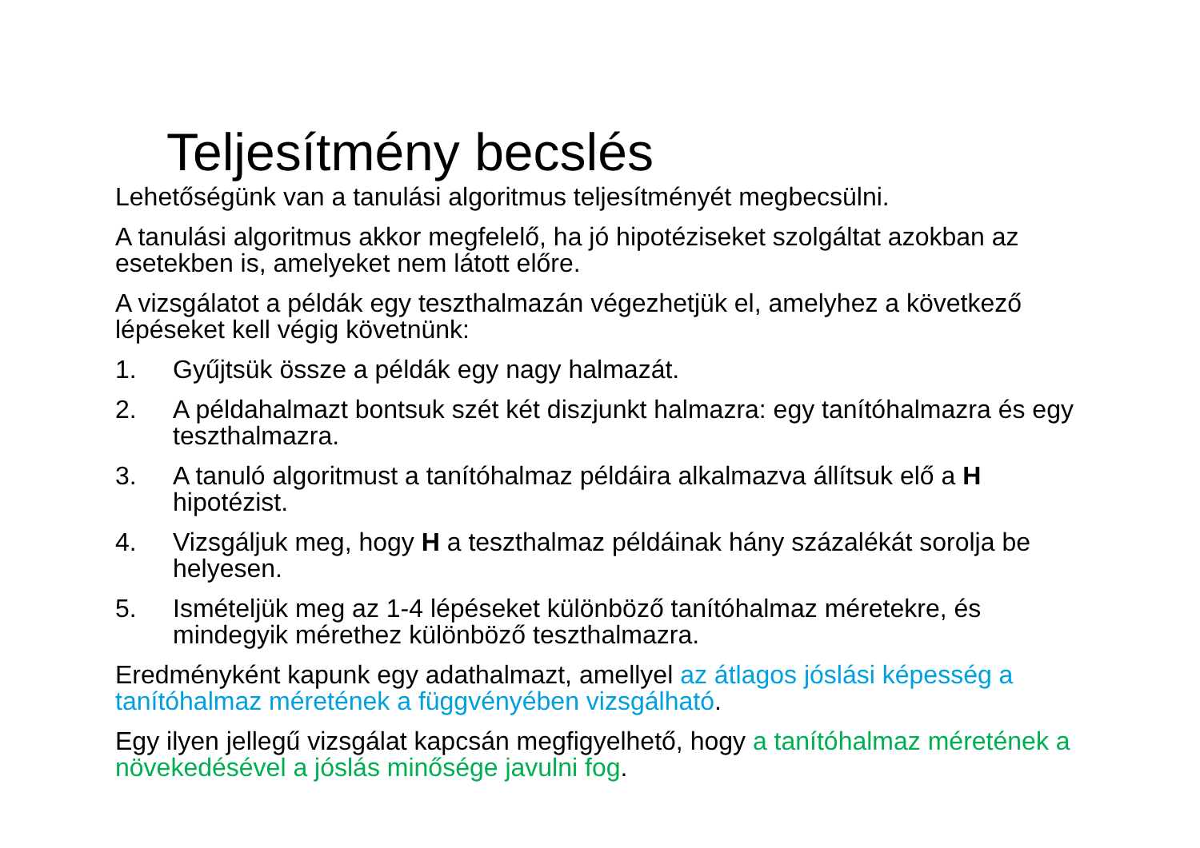Teljesítmény becslés
Lehetőségünk van a tanulási algoritmus teljesítményét megbecsülni.
A tanulási algoritmus akkor megfelelő, ha jó hipotéziseket szolgáltat azokban az esetekben is, amelyeket nem látott előre.
A vizsgálatot a példák egy teszthalmazán végezhetjük el, amelyhez a következő lépéseket kell végig követnünk:
1. Gyűjtsük össze a példák egy nagy halmazát.
2. A példahalmazt bontsuk szét két diszjunkt halmazra: egy tanítóhalmazra és egy teszthalmazra.
3. A tanuló algoritmust a tanítóhalmaz példáira alkalmazva állítsuk elő a H hipotézist.
4. Vizsgáljuk meg, hogy H a teszthalmaz példáinak hány százalékát sorolja be helyesen.
5. Ismételjük meg az 1-4 lépéseket különböző tanítóhalmaz méretekre, és mindegyik mérethez különböző teszthalmazra.
Eredményként kapunk egy adathalmazt, amellyel az átlagos jóslási képesség a tanítóhalmaz méretének a függvényében vizsgálható.
Egy ilyen jellegű vizsgálat kapcsán megfigyelhető, hogy a tanítóhalmaz méretének a növekedésével a jóslás minősége javulni fog.